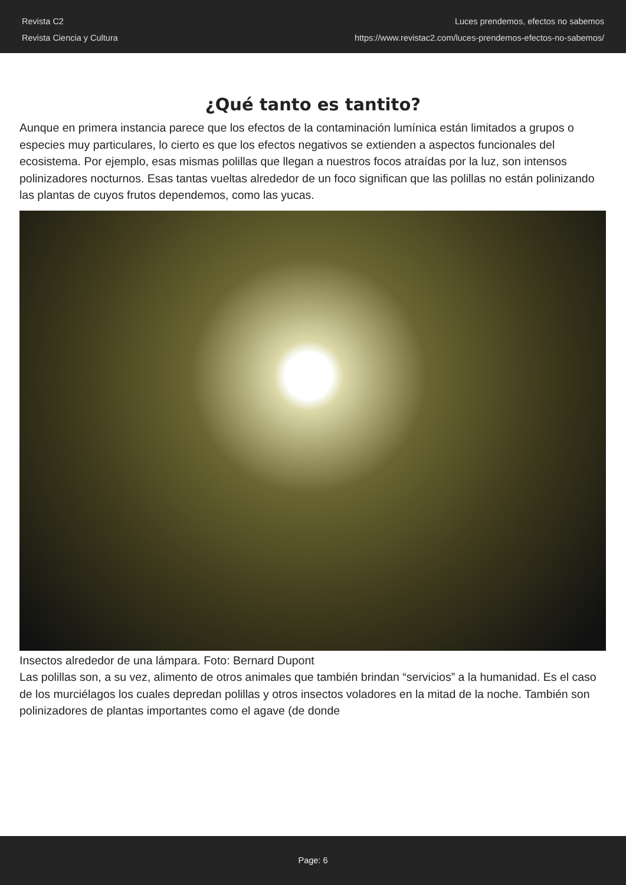Revista C2
Revista Ciencia y Cultura
Luces prendemos, efectos no sabemos
https://www.revistac2.com/luces-prendemos-efectos-no-sabemos/
¿Qué tanto es tantito?
Aunque en primera instancia parece que los efectos de la contaminación lumínica están limitados a grupos o especies muy particulares, lo cierto es que los efectos negativos se extienden a aspectos funcionales del ecosistema. Por ejemplo, esas mismas polillas que llegan a nuestros focos atraídas por la luz, son intensos polinizadores nocturnos. Esas tantas vueltas alrededor de un foco significan que las polillas no están polinizando las plantas de cuyos frutos dependemos, como las yucas.
Insectos alrededor de una lámpara. Foto: Bernard Dupont
Las polillas son, a su vez, alimento de otros animales que también brindan “servicios” a la humanidad. Es el caso de los murciélagos los cuales depredan polillas y otros insectos voladores en la mitad de la noche. También son polinizadores de plantas importantes como el agave (de donde
Page: 6